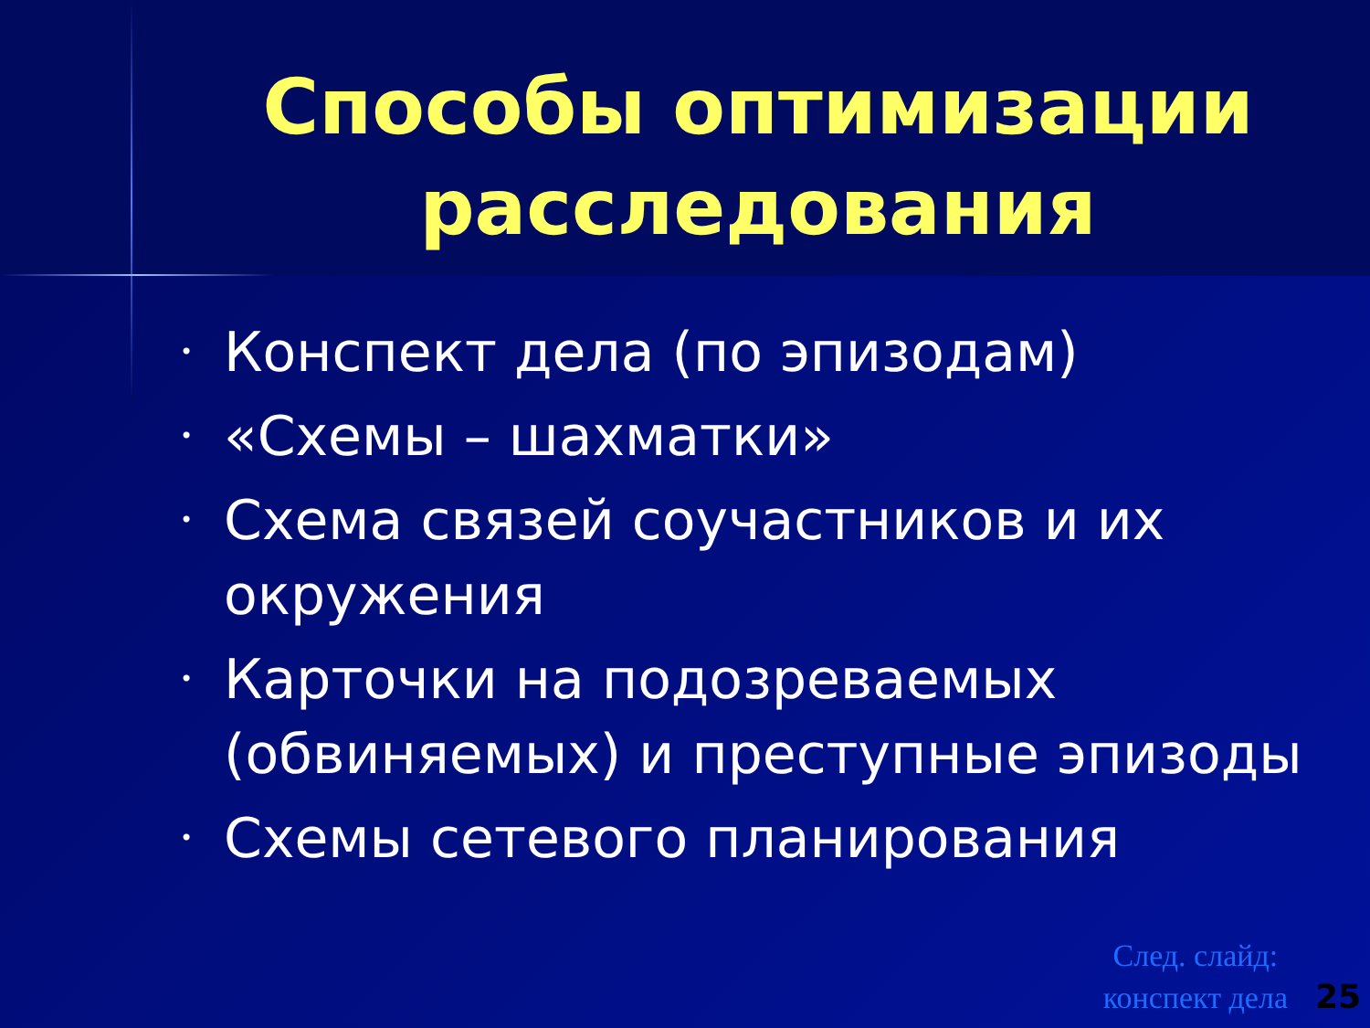Способы оптимизации расследования
• Конспект дела (по эпизодам)
• «Схемы – шахматки»
• Схема связей соучастников и их окружения
• Карточки на подозреваемых (обвиняемых) и преступные эпизоды
• Схемы сетевого планирования
След. слайд:
конспект дела
25